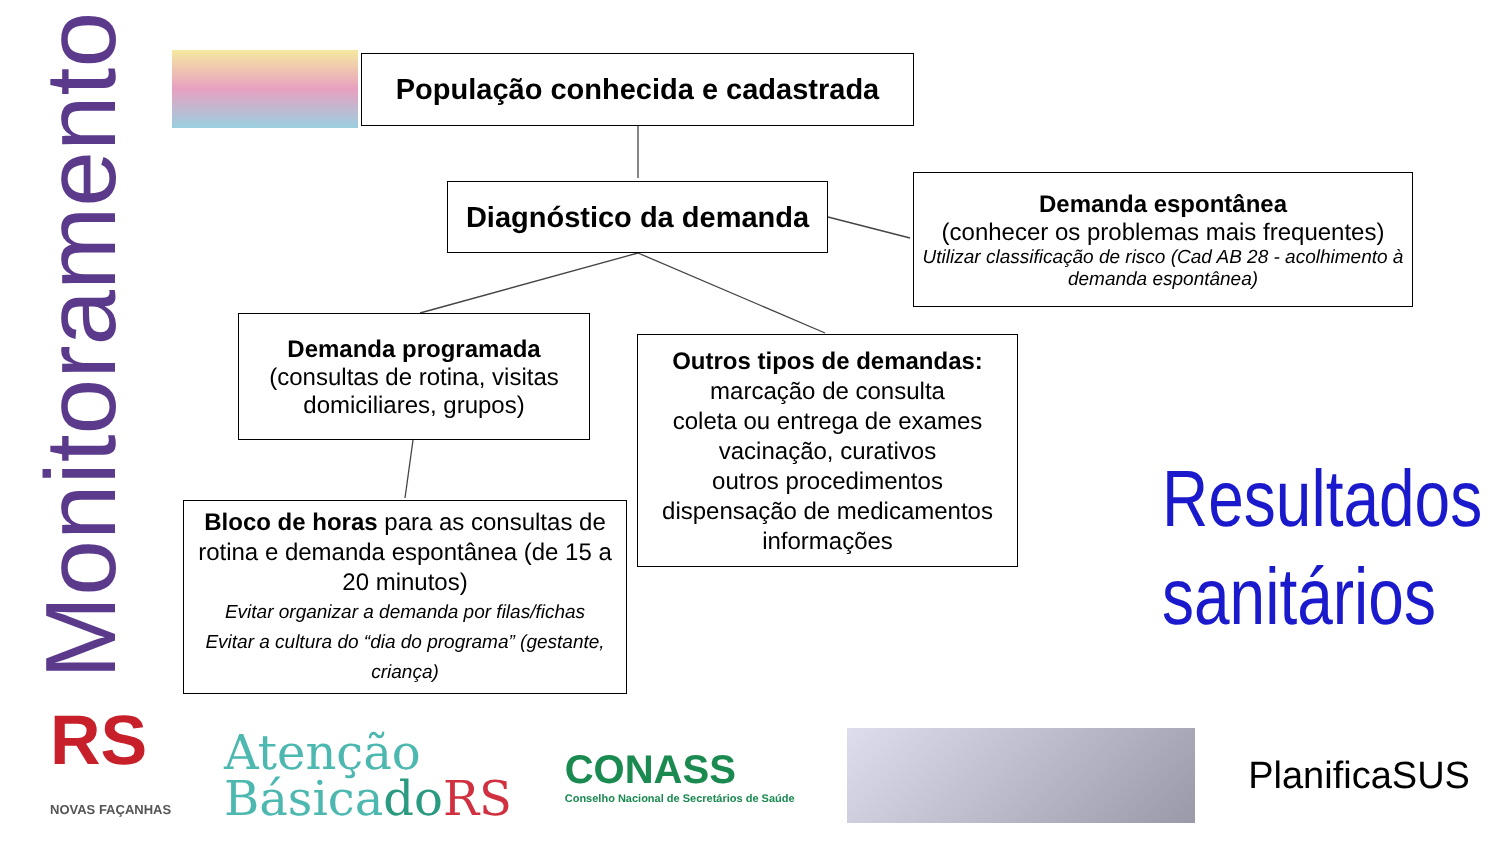Monitoramento
População conhecida e cadastrada
Diagnóstico da demanda
Demanda espontânea
(conhecer os problemas mais frequentes)
Utilizar classificação de risco (Cad AB 28 - acolhimento à demanda espontânea)
Demanda programada
(consultas de rotina, visitas domiciliares, grupos)
Outros tipos de demandas:
marcação de consulta
coleta ou entrega de exames
vacinação, curativos
outros procedimentos
dispensação de medicamentos
informações
Bloco de horas para as consultas de rotina e demanda espontânea (de 15 a 20 minutos)
Evitar organizar a demanda por filas/fichas
Evitar a cultura do “dia do programa” (gestante, criança)
Resultados sanitários
RS
NOVAS FAÇANHAS
Atenção
Básicado RS
CONASS
Conselho Nacional de Secretários de Saúde
PlanificaSUS